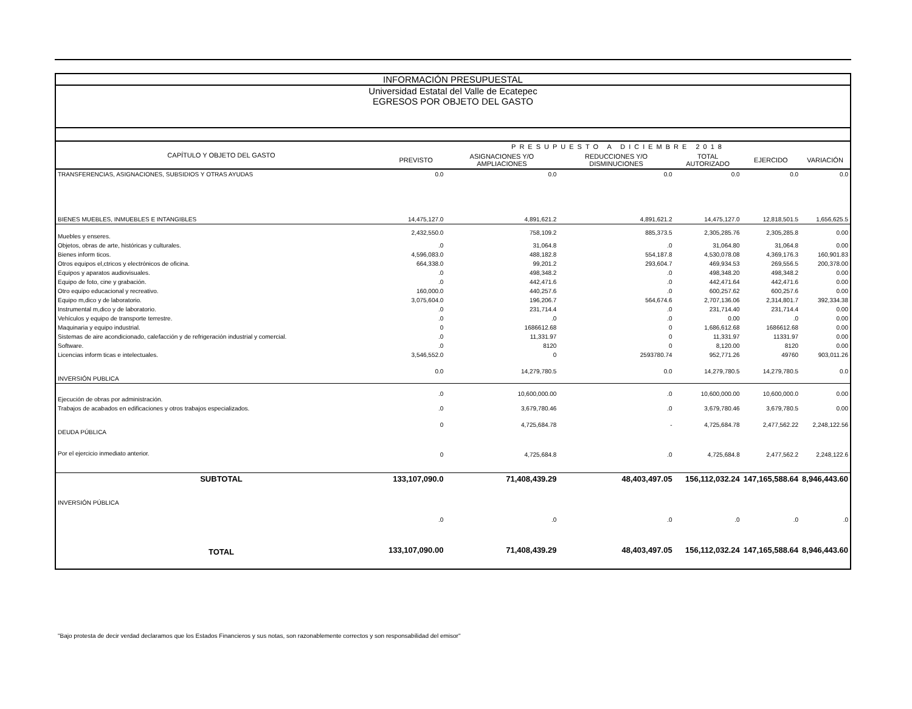INFORMACIÓN PRESUPUESTAL
Universidad Estatal del Valle de Ecatepec
EGRESOS POR OBJETO DEL GASTO
| CAPÍTULO Y OBJETO DEL GASTO | PRESUPUESTO A DICIEMBRE 2018 | | | | | |
| --- | --- | --- | --- | --- | --- | --- |
| | PREVISTO | ASIGNACIONES Y/O AMPLIACIONES | REDUCCIONES Y/O DISMINUCIONES | TOTAL AUTORIZADO | EJERCIDO | VARIACIÓN |
| TRANSFERENCIAS, ASIGNACIONES, SUBSIDIOS Y OTRAS AYUDAS | 0.0 | 0.0 | 0.0 | 0.0 | 0.0 | 0.0 |
| BIENES MUEBLES, INMUEBLES E INTANGIBLES | 14,475,127.0 | 4,891,621.2 | 4,891,621.2 | 14,475,127.0 | 12,818,501.5 | 1,656,625.5 |
| Muebles y enseres. | 2,432,550.0 | 758,109.2 | 885,373.5 | 2,305,285.76 | 2,305,285.8 | 0.00 |
| Objetos, obras de arte, históricas y culturales. | .0 | 31,064.8 | .0 | 31,064.80 | 31,064.8 | 0.00 |
| Bienes inform ticos. | 4,596,083.0 | 488,182.8 | 554,187.8 | 4,530,078.08 | 4,369,176.3 | 160,901.83 |
| Otros equipos el,ctricos y electrónicos de oficina. | 664,338.0 | 99,201.2 | 293,604.7 | 469,934.53 | 269,556.5 | 200,378.00 |
| Equipos y aparatos audiovisuales. | .0 | 498,348.2 | .0 | 498,348.20 | 498,348.2 | 0.00 |
| Equipo de foto, cine y grabación. | .0 | 442,471.6 | .0 | 442,471.64 | 442,471.6 | 0.00 |
| Otro equipo educacional y recreativo. | 160,000.0 | 440,257.6 | .0 | 600,257.62 | 600,257.6 | 0.00 |
| Equipo m,dico y de laboratorio. | 3,075,604.0 | 196,206.7 | 564,674.6 | 2,707,136.06 | 2,314,801.7 | 392,334.38 |
| Instrumental m,dico y de laboratorio. | .0 | 231,714.4 | .0 | 231,714.40 | 231,714.4 | 0.00 |
| Vehículos y equipo de transporte terrestre. | .0 | .0 | .0 | 0.00 | .0 | 0.00 |
| Maquinaria y equipo industrial. | 0 | 1686612.68 | 0 | 1,686,612.68 | 1686612.68 | 0.00 |
| Sistemas de aire acondicionado, calefacción y de refrigeración industrial y comercial. | .0 | 11,331.97 | 0 | 11,331.97 | 11331.97 | 0.00 |
| Software. | .0 | 8120 | 0 | 8,120.00 | 8120 | 0.00 |
| Licencias inform ticas e intelectuales. | 3,546,552.0 | 0 | 2593780.74 | 952,771.26 | 49760 | 903,011.26 |
| INVERSIÓN PUBLICA | 0.0 | 14,279,780.5 | 0.0 | 14,279,780.5 | 14,279,780.5 | 0.0 |
| Ejecución de obras por administración. | .0 | 10,600,000.00 | .0 | 10,600,000.00 | 10,600,000.0 | 0.00 |
| Trabajos de acabados en edificaciones y otros trabajos especializados. | .0 | 3,679,780.46 | .0 | 3,679,780.46 | 3,679,780.5 | 0.00 |
| DEUDA PÚBLICA | 0 | 4,725,684.78 | - | 4,725,684.78 | 2,477,562.22 | 2,248,122.56 |
| Por el ejercicio inmediato anterior. | 0 | 4,725,684.8 | .0 | 4,725,684.8 | 2,477,562.2 | 2,248,122.6 |
| SUBTOTAL | 133,107,090.0 | 71,408,439.29 | 48,403,497.05 | 156,112,032.24 | 147,165,588.64 | 8,946,443.60 |
| INVERSIÓN PÚBLICA | | | | | | |
| | .0 | .0 | .0 | .0 | .0 | .0 |
| TOTAL | 133,107,090.00 | 71,408,439.29 | 48,403,497.05 | 156,112,032.24 | 147,165,588.64 | 8,946,443.60 |
"Bajo protesta de decir verdad declaramos que los Estados Financieros y sus notas, son razonablemente correctos y son responsabilidad del emisor"